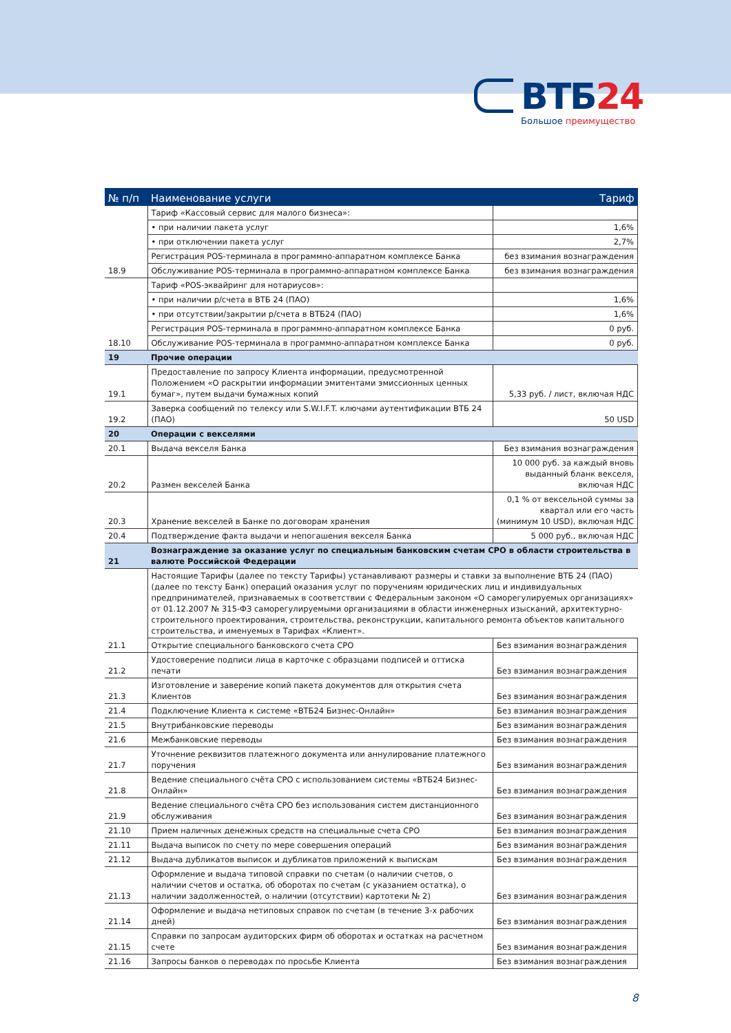ВТБ24
Большое преимущество
| № п/п | Наименование услуги | Тариф |
| --- | --- | --- |
| | Тариф «Кассовый сервис для малого бизнеса»: | |
| | • при наличии пакета услуг | 1,6% |
| | • при отключении пакета услуг | 2,7% |
| | Регистрация POS-терминала в программно-аппаратном комплексе Банка | без взимания вознаграждения |
| 18.9 | Обслуживание POS-терминала в программно-аппаратном комплексе Банка | без взимания вознаграждения |
| | Тариф «POS-эквайринг для нотариусов»: | |
| | • при наличии р/счета в ВТБ 24 (ПАО) | 1,6% |
| | • при отсутствии/закрытии р/счета в ВТБ24 (ПАО) | 1,6% |
| | Регистрация POS-терминала в программно-аппаратном комплексе Банка | 0 руб. |
| 18.10 | Обслуживание POS-терминала в программно-аппаратном комплексе Банка | 0 руб. |
| 19 | Прочие операции | |
| 19.1 | Предоставление по запросу Клиента информации, предусмотренной Положением «О раскрытии информации эмитентами эмиссионных ценных бумаг», путем выдачи бумажных копий | 5,33 руб. / лист, включая НДС |
| 19.2 | Заверка сообщений по телексу или S.W.I.F.T. ключами аутентификации ВТБ 24 (ПАО) | 50 USD |
| 20 | Операции с векселями | |
| 20.1 | Выдача векселя Банка | Без взимания вознаграждения |
| 20.2 | Размен векселей Банка | 10 000 руб. за каждый вновь выданный бланк векселя, включая НДС |
| 20.3 | Хранение векселей в Банке по договорам хранения | 0,1 % от вексельной суммы за квартал или его часть (минимум 10 USD), включая НДС |
| 20.4 | Подтверждение факта выдачи и непогашения векселя Банка | 5 000 руб., включая НДС |
| 21 | Вознаграждение за оказание услуг по специальным банковским счетам СРО в области строительства в валюте Российской Федерации | |
| | Настоящие Тарифы (далее по тексту Тарифы) устанавливают размеры и ставки за выполнение ВТБ 24 (ПАО) (далее по тексту Банк) операций оказания услуг по поручениям юридических лиц и индивидуальных предпринимателей, признаваемых в соответствии с Федеральным законом «О саморегулируемых организациях» от 01.12.2007 № 315-ФЗ саморегулируемыми организациями в области инженерных изысканий, архитектурно-строительного проектирования, строительства, реконструкции, капитального ремонта объектов капитального строительства, и именуемых в Тарифах «Клиент». | |
| 21.1 | Открытие специального банковского счета СРО | Без взимания вознаграждения |
| 21.2 | Удостоверение подписи лица в карточке с образцами подписей и оттиска печати | Без взимания вознаграждения |
| 21.3 | Изготовление и заверение копий пакета документов для открытия счета Клиентов | Без взимания вознаграждения |
| 21.4 | Подключение Клиента к системе «ВТБ24 Бизнес-Онлайн» | Без взимания вознаграждения |
| 21.5 | Внутрибанковские переводы | Без взимания вознаграждения |
| 21.6 | Межбанковские переводы | Без взимания вознаграждения |
| 21.7 | Уточнение реквизитов платежного документа или аннулирование платежного поручения | Без взимания вознаграждения |
| 21.8 | Ведение специального счёта СРО с использованием системы «ВТБ24 Бизнес-Онлайн» | Без взимания вознаграждения |
| 21.9 | Ведение специального счёта СРО без использования систем дистанционного обслуживания | Без взимания вознаграждения |
| 21.10 | Прием наличных денежных средств на специальные счета СРО | Без взимания вознаграждения |
| 21.11 | Выдача выписок по счету по мере совершения операций | Без взимания вознаграждения |
| 21.12 | Выдача дубликатов выписок и дубликатов приложений к выпискам | Без взимания вознаграждения |
| 21.13 | Оформление и выдача типовой справки по счетам (о наличии счетов, о наличии счетов и остатка, об оборотах по счетам (с указанием остатка), о наличии задолженностей, о наличии (отсутствии) картотеки № 2) | Без взимания вознаграждения |
| 21.14 | Оформление и выдача нетиповых справок по счетам (в течение 3-х рабочих дней) | Без взимания вознаграждения |
| 21.15 | Справки по запросам аудиторских фирм об оборотах и остатках на расчетном счете | Без взимания вознаграждения |
| 21.16 | Запросы банков о переводах по просьбе Клиента | Без взимания вознаграждения |
8